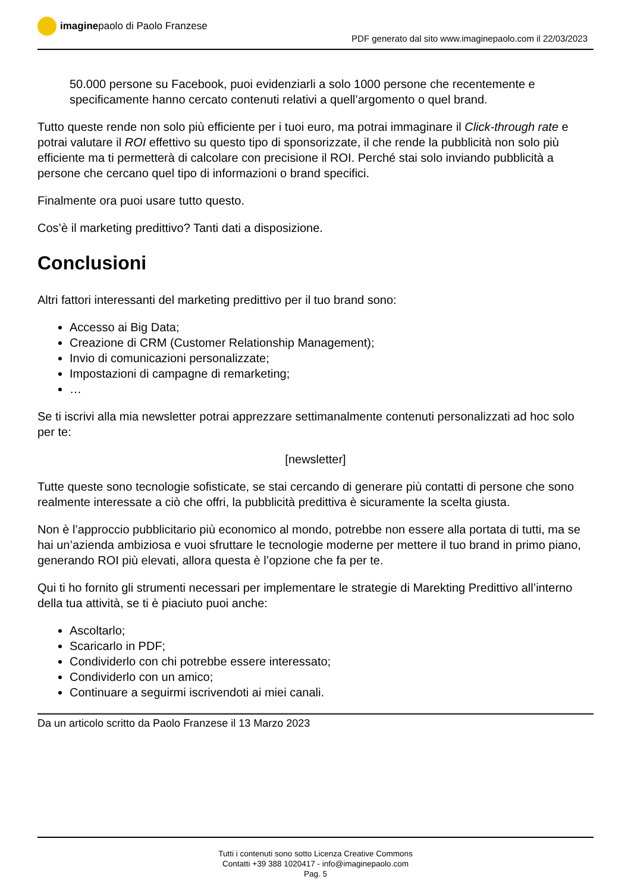imaginepaolo di Paolo Franzese
PDF generato dal sito www.imaginepaolo.com il 22/03/2023
50.000 persone su Facebook, puoi evidenziarli a solo 1000 persone che recentemente e specificamente hanno cercato contenuti relativi a quell’argomento o quel brand.
Tutto queste rende non solo più efficiente per i tuoi euro, ma potrai immaginare il Click-through rate e potrai valutare il ROI effettivo su questo tipo di sponsorizzate, il che rende la pubblicità non solo più efficiente ma ti permetterà di calcolare con precisione il ROI. Perché stai solo inviando pubblicità a persone che cercano quel tipo di informazioni o brand specifici.
Finalmente ora puoi usare tutto questo.
Cos’è il marketing predittivo? Tanti dati a disposizione.
Conclusioni
Altri fattori interessanti del marketing predittivo per il tuo brand sono:
Accesso ai Big Data;
Creazione di CRM (Customer Relationship Management);
Invio di comunicazioni personalizzate;
Impostazioni di campagne di remarketing;
…
Se ti iscrivi alla mia newsletter potrai apprezzare settimanalmente contenuti personalizzati ad hoc solo per te:
[newsletter]
Tutte queste sono tecnologie sofisticate, se stai cercando di generare più contatti di persone che sono realmente interessate a ciò che offri, la pubblicità predittiva è sicuramente la scelta giusta.
Non è l’approccio pubblicitario più economico al mondo, potrebbe non essere alla portata di tutti, ma se hai un’azienda ambiziosa e vuoi sfruttare le tecnologie moderne per mettere il tuo brand in primo piano, generando ROI più elevati, allora questa è l’opzione che fa per te.
Qui ti ho fornito gli strumenti necessari per implementare le strategie di Marekting Predittivo all’interno della tua attività, se ti è piaciuto puoi anche:
Ascoltarlo;
Scaricarlo in PDF;
Condividerlo con chi potrebbe essere interessato;
Condividerlo con un amico;
Continuare a seguirmi iscrivendoti ai miei canali.
Da un articolo scritto da Paolo Franzese il 13 Marzo 2023
Tutti i contenuti sono sotto Licenza Creative Commons
Contatti +39 388 1020417 - info@imaginepaolo.com
Pag. 5